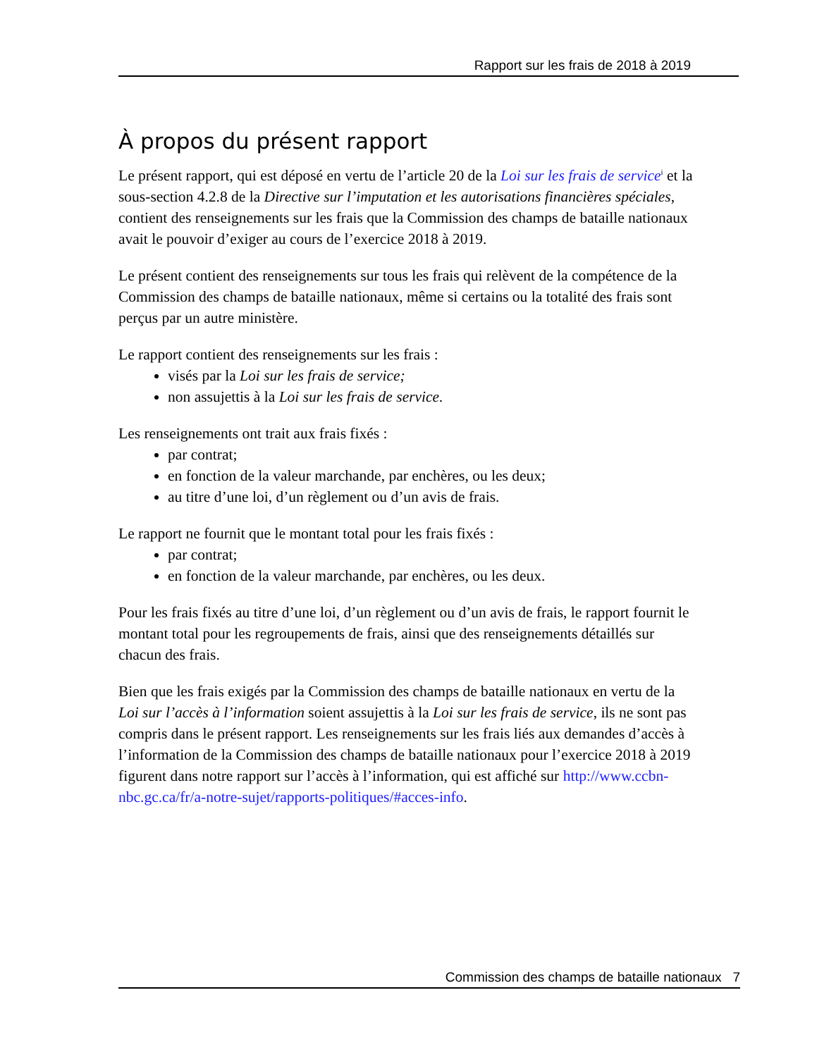Rapport sur les frais de 2018 à 2019
À propos du présent rapport
Le présent rapport, qui est déposé en vertu de l’article 20 de la Loi sur les frais de service<sup>i</sup> et la sous-section 4.2.8 de la Directive sur l’imputation et les autorisations financières spéciales, contient des renseignements sur les frais que la Commission des champs de bataille nationaux avait le pouvoir d’exiger au cours de l’exercice 2018 à 2019.
Le présent contient des renseignements sur tous les frais qui relèvent de la compétence de la Commission des champs de bataille nationaux, même si certains ou la totalité des frais sont perçus par un autre ministère.
Le rapport contient des renseignements sur les frais :
visés par la Loi sur les frais de service;
non assujettis à la Loi sur les frais de service.
Les renseignements ont trait aux frais fixés :
par contrat;
en fonction de la valeur marchande, par enchères, ou les deux;
au titre d’une loi, d’un règlement ou d’un avis de frais.
Le rapport ne fournit que le montant total pour les frais fixés :
par contrat;
en fonction de la valeur marchande, par enchères, ou les deux.
Pour les frais fixés au titre d’une loi, d’un règlement ou d’un avis de frais, le rapport fournit le montant total pour les regroupements de frais, ainsi que des renseignements détaillés sur chacun des frais.
Bien que les frais exigés par la Commission des champs de bataille nationaux en vertu de la Loi sur l’accès à l’information soient assujettis à la Loi sur les frais de service, ils ne sont pas compris dans le présent rapport. Les renseignements sur les frais liés aux demandes d’accès à l’information de la Commission des champs de bataille nationaux pour l’exercice 2018 à 2019 figurent dans notre rapport sur l’accès à l’information, qui est affiché sur http://www.ccbn-nbc.gc.ca/fr/a-notre-sujet/rapports-politiques/#acces-info.
Commission des champs de bataille nationaux 7